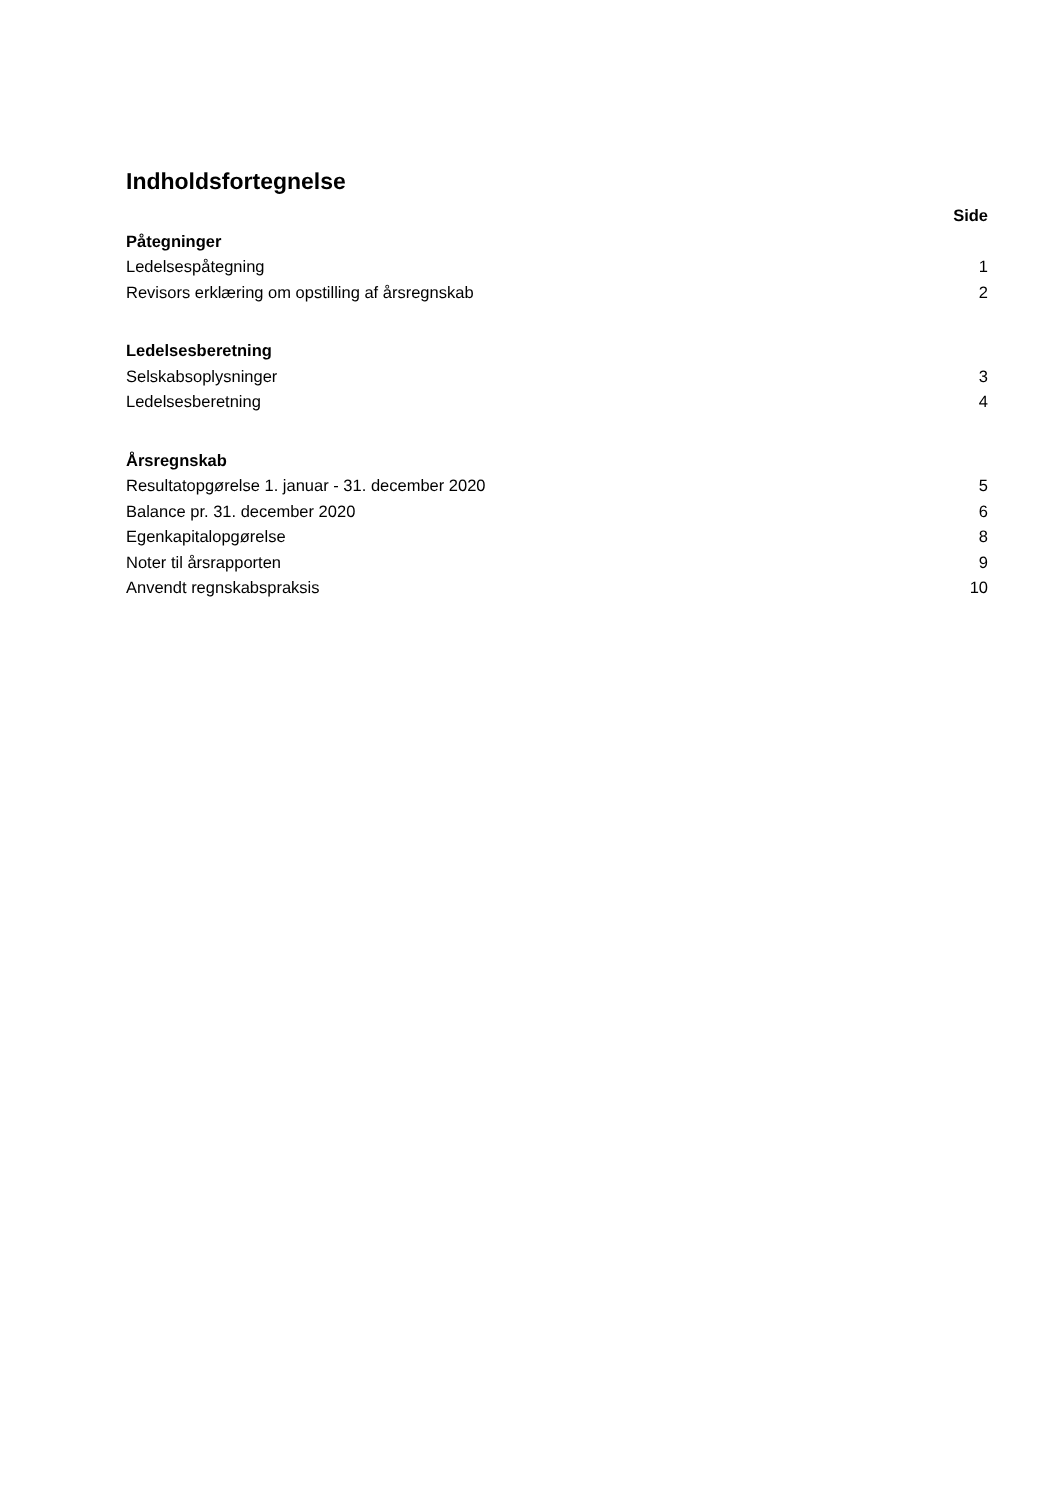Indholdsfortegnelse
| | Side |
| --- | --- |
| Påtegninger | |
| Ledelsespåtegning | 1 |
| Revisors erklæring om opstilling af årsregnskab | 2 |
| Ledelsesberetning | |
| Selskabsoplysninger | 3 |
| Ledelsesberetning | 4 |
| Årsregnskab | |
| Resultatopgørelse 1. januar - 31. december 2020 | 5 |
| Balance pr. 31. december 2020 | 6 |
| Egenkapitalopgørelse | 8 |
| Noter til årsrapporten | 9 |
| Anvendt regnskabspraksis | 10 |